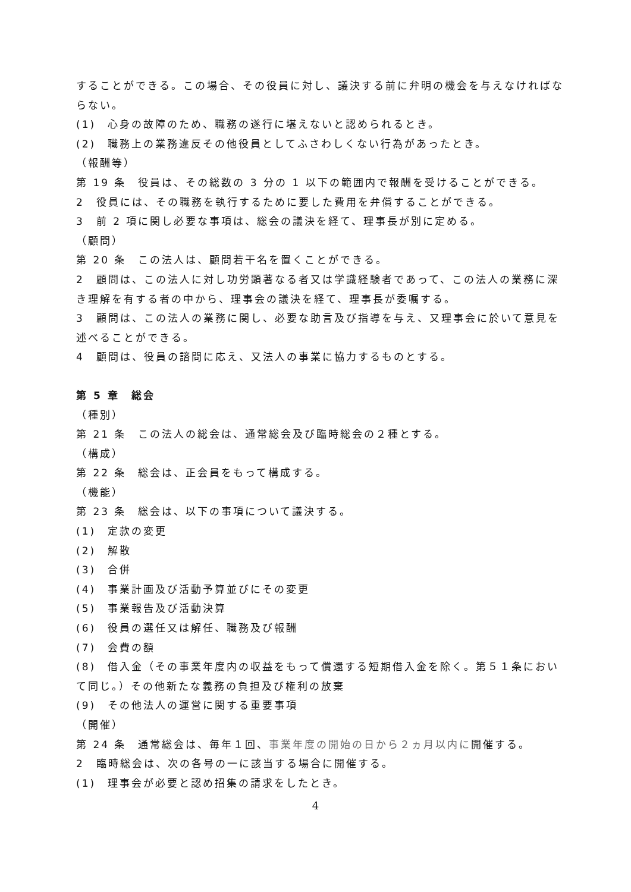することができる。この場合、その役員に対し、議決する前に弁明の機会を与えなければならない。
(1)　心身の故障のため、職務の遂行に堪えないと認められるとき。
(2)　職務上の業務違反その他役員としてふさわしくない行為があったとき。
（報酬等）
第 19 条　役員は、その総数の 3 分の 1 以下の範囲内で報酬を受けることができる。
2　役員には、その職務を執行するために要した費用を弁償することができる。
3　前 2 項に関し必要な事項は、総会の議決を経て、理事長が別に定める。
（顧問）
第 20 条　この法人は、顧問若干名を置くことができる。
2　顧問は、この法人に対し功労顕著なる者又は学識経験者であって、この法人の業務に深き理解を有する者の中から、理事会の議決を経て、理事長が委嘱する。
3　顧問は、この法人の業務に関し、必要な助言及び指導を与え、又理事会に於いて意見を述べることができる。
4　顧問は、役員の諮問に応え、又法人の事業に協力するものとする。
第 5 章　総会
（種別）
第 21 条　この法人の総会は、通常総会及び臨時総会の２種とする。
（構成）
第 22 条　総会は、正会員をもって構成する。
（機能）
第 23 条　総会は、以下の事項について議決する。
(1)　定款の変更
(2)　解散
(3)　合併
(4)　事業計画及び活動予算並びにその変更
(5)　事業報告及び活動決算
(6)　役員の選任又は解任、職務及び報酬
(7)　会費の額
(8)　借入金（その事業年度内の収益をもって償還する短期借入金を除く。第５１条において同じ。）その他新たな義務の負担及び権利の放棄
(9)　その他法人の運営に関する重要事項
（開催）
第 24 条　通常総会は、毎年１回、事業年度の開始の日から２ヵ月以内に開催する。
2　臨時総会は、次の各号の一に該当する場合に開催する。
(1)　理事会が必要と認め招集の請求をしたとき。
4